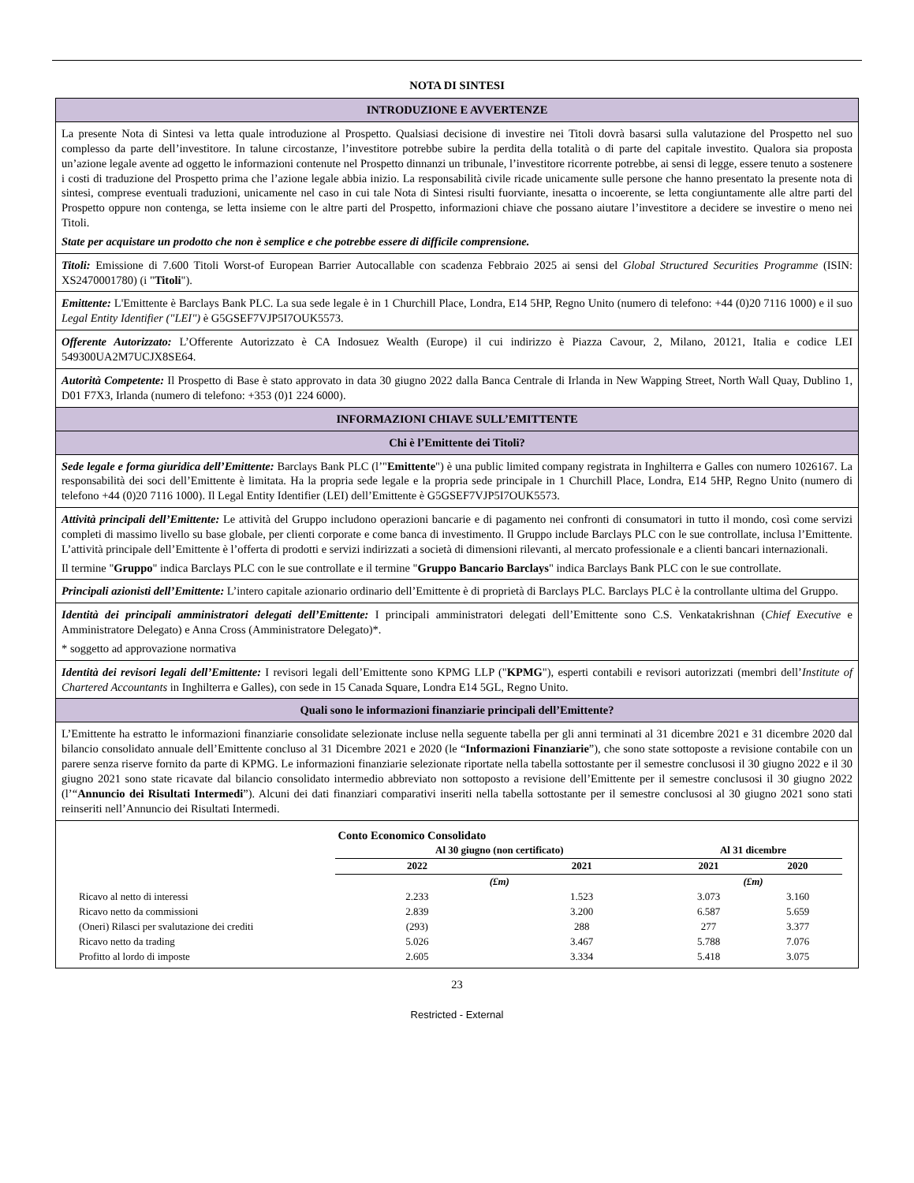NOTA DI SINTESI
INTRODUZIONE E AVVERTENZE
La presente Nota di Sintesi va letta quale introduzione al Prospetto. Qualsiasi decisione di investire nei Titoli dovrà basarsi sulla valutazione del Prospetto nel suo complesso da parte dell’investitore. In talune circostanze, l’investitore potrebbe subire la perdita della totalità o di parte del capitale investito. Qualora sia proposta un’azione legale avente ad oggetto le informazioni contenute nel Prospetto dinnanzi un tribunale, l’investitore ricorrente potrebbe, ai sensi di legge, essere tenuto a sostenere i costi di traduzione del Prospetto prima che l’azione legale abbia inizio. La responsabilità civile ricade unicamente sulle persone che hanno presentato la presente nota di sintesi, comprese eventuali traduzioni, unicamente nel caso in cui tale Nota di Sintesi risulti fuorviante, inesatta o incoerente, se letta congiuntamente alle altre parti del Prospetto oppure non contenga, se letta insieme con le altre parti del Prospetto, informazioni chiave che possano aiutare l’investitore a decidere se investire o meno nei Titoli.
State per acquistare un prodotto che non è semplice e che potrebbe essere di difficile comprensione.
Titoli: Emissione di 7.600 Titoli Worst-of European Barrier Autocallable con scadenza Febbraio 2025 ai sensi del Global Structured Securities Programme (ISIN: XS2470001780) (i "Titoli").
Emittente: L'Emittente è Barclays Bank PLC. La sua sede legale è in 1 Churchill Place, Londra, E14 5HP, Regno Unito (numero di telefono: +44 (0)20 7116 1000) e il suo Legal Entity Identifier ("LEI") è G5GSEF7VJP5I7OUK5573.
Offerente Autorizzato: L’Offerente Autorizzato è CA Indosuez Wealth (Europe) il cui indirizzo è Piazza Cavour, 2, Milano, 20121, Italia e codice LEI 549300UA2M7UCJX8SE64.
Autorità Competente: Il Prospetto di Base è stato approvato in data 30 giugno 2022 dalla Banca Centrale di Irlanda in New Wapping Street, North Wall Quay, Dublino 1, D01 F7X3, Irlanda (numero di telefono: +353 (0)1 224 6000).
INFORMAZIONI CHIAVE SULL’EMITTENTE
Chi è l’Emittente dei Titoli?
Sede legale e forma giuridica dell’Emittente: Barclays Bank PLC (l’"Emittente") è una public limited company registrata in Inghilterra e Galles con numero 1026167. La responsabilità dei soci dell’Emittente è limitata. Ha la propria sede legale e la propria sede principale in 1 Churchill Place, Londra, E14 5HP, Regno Unito (numero di telefono +44 (0)20 7116 1000). Il Legal Entity Identifier (LEI) dell’Emittente è G5GSEF7VJP5I7OUK5573.
Attività principali dell’Emittente: Le attività del Gruppo includono operazioni bancarie e di pagamento nei confronti di consumatori in tutto il mondo, così come servizi completi di massimo livello su base globale, per clienti corporate e come banca di investimento. Il Gruppo include Barclays PLC con le sue controllate, inclusa l’Emittente. L’attività principale dell’Emittente è l’offerta di prodotti e servizi indirizzati a società di dimensioni rilevanti, al mercato professionale e a clienti bancari internazionali.
Il termine "Gruppo" indica Barclays PLC con le sue controllate e il termine "Gruppo Bancario Barclays" indica Barclays Bank PLC con le sue controllate.
Principali azionisti dell’Emittente: L’intero capitale azionario ordinario dell’Emittente è di proprietà di Barclays PLC. Barclays PLC è la controllante ultima del Gruppo.
Identità dei principali amministratori delegati dell’Emittente: I principali amministratori delegati dell’Emittente sono C.S. Venkatakrishnan (Chief Executive e Amministratore Delegato) e Anna Cross (Amministratore Delegato)*.
* soggetto ad approvazione normativa
Identità dei revisori legali dell’Emittente: I revisori legali dell’Emittente sono KPMG LLP ("KPMG"), esperti contabili e revisori autorizzati (membri dell’Institute of Chartered Accountants in Inghilterra e Galles), con sede in 15 Canada Square, Londra E14 5GL, Regno Unito.
Quali sono le informazioni finanziarie principali dell’Emittente?
L’Emittente ha estratto le informazioni finanziarie consolidate selezionate incluse nella seguente tabella per gli anni terminati al 31 dicembre 2021 e 31 dicembre 2020 dal bilancio consolidato annuale dell’Emittente concluso al 31 Dicembre 2021 e 2020 (le “Informazioni Finanziarie”), che sono state sottoposte a revisione contabile con un parere senza riserve fornito da parte di KPMG. Le informazioni finanziarie selezionate riportate nella tabella sottostante per il semestre conclusosi il 30 giugno 2022 e il 30 giugno 2021 sono state ricavate dal bilancio consolidato intermedio abbreviato non sottoposto a revisione dell’Emittente per il semestre conclusosi il 30 giugno 2022 (l’“Annuncio dei Risultati Intermedi”). Alcuni dei dati finanziari comparativi inseriti nella tabella sottostante per il semestre conclusosi al 30 giugno 2021 sono stati reinseriti nell’Annuncio dei Risultati Intermedi.
| | Conto Economico Consolidato | | | |
| | Al 30 giugno (non certificato) | | Al 31 dicembre | |
| | 2022 | 2021 | 2021 | 2020 |
| | (£m) | | (£m) | |
| Ricavo al netto di interessi | 2.233 | 1.523 | 3.073 | 3.160 |
| Ricavo netto da commissioni | 2.839 | 3.200 | 6.587 | 5.659 |
| (Oneri) Rilasci per svalutazione dei crediti | (293) | 288 | 277 | 3.377 |
| Ricavo netto da trading | 5.026 | 3.467 | 5.788 | 7.076 |
| Profitto al lordo di imposte | 2.605 | 3.334 | 5.418 | 3.075 |
23
Restricted - External